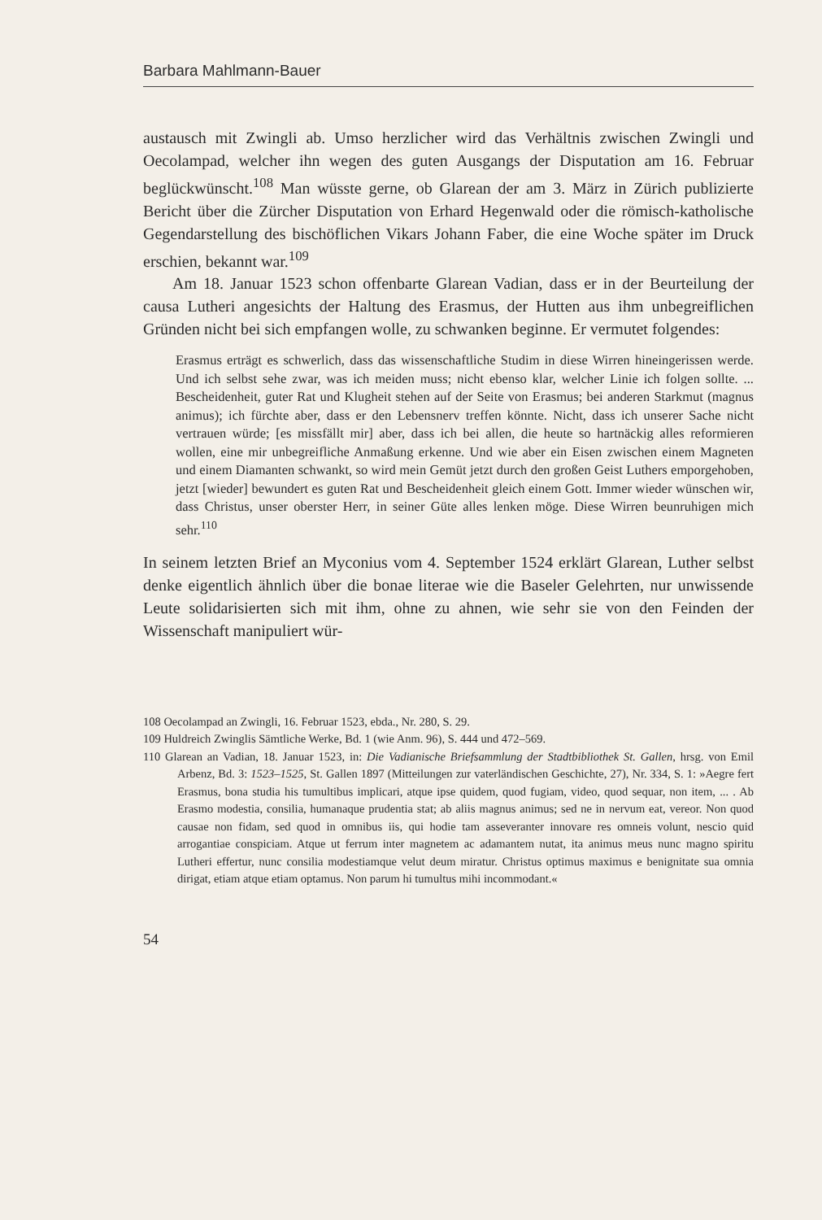Barbara Mahlmann-Bauer
austausch mit Zwingli ab. Umso herzlicher wird das Verhältnis zwischen Zwingli und Oecolampad, welcher ihn wegen des guten Ausgangs der Disputation am 16. Februar beglückwünscht.<sup>108</sup> Man wüsste gerne, ob Glarean der am 3. März in Zürich publizierte Bericht über die Zürcher Disputation von Erhard Hegenwald oder die römisch-katholische Gegendarstellung des bischöflichen Vikars Johann Faber, die eine Woche später im Druck erschien, bekannt war.<sup>109</sup>
Am 18. Januar 1523 schon offenbarte Glarean Vadian, dass er in der Beurteilung der causa Lutheri angesichts der Haltung des Erasmus, der Hutten aus ihm unbegreiflichen Gründen nicht bei sich empfangen wolle, zu schwanken beginne. Er vermutet folgendes:
Erasmus erträgt es schwerlich, dass das wissenschaftliche Studim in diese Wirren hineingerissen werde. Und ich selbst sehe zwar, was ich meiden muss; nicht ebenso klar, welcher Linie ich folgen sollte. ... Bescheidenheit, guter Rat und Klugheit stehen auf der Seite von Erasmus; bei anderen Starkmut (magnus animus); ich fürchte aber, dass er den Lebensnerv treffen könnte. Nicht, dass ich unserer Sache nicht vertrauen würde; [es missfällt mir] aber, dass ich bei allen, die heute so hartnäckig alles reformieren wollen, eine mir unbegreifliche Anmaßung erkenne. Und wie aber ein Eisen zwischen einem Magneten und einem Diamanten schwankt, so wird mein Gemüt jetzt durch den großen Geist Luthers emporgehoben, jetzt [wieder] bewundert es guten Rat und Bescheidenheit gleich einem Gott. Immer wieder wünschen wir, dass Christus, unser oberster Herr, in seiner Güte alles lenken möge. Diese Wirren beunruhigen mich sehr.<sup>110</sup>
In seinem letzten Brief an Myconius vom 4. September 1524 erklärt Glarean, Luther selbst denke eigentlich ähnlich über die bonae literae wie die Baseler Gelehrten, nur unwissende Leute solidarisierten sich mit ihm, ohne zu ahnen, wie sehr sie von den Feinden der Wissenschaft manipuliert wür-
108 Oecolampad an Zwingli, 16. Februar 1523, ebda., Nr. 280, S. 29.
109 Huldreich Zwinglis Sämtliche Werke, Bd. 1 (wie Anm. 96), S. 444 und 472–569.
110 Glarean an Vadian, 18. Januar 1523, in: Die Vadianische Briefsammlung der Stadtbibliothek St. Gallen, hrsg. von Emil Arbenz, Bd. 3: 1523–1525, St. Gallen 1897 (Mitteilungen zur vaterländischen Geschichte, 27), Nr. 334, S. 1: »Aegre fert Erasmus, bona studia his tumultibus implicari, atque ipse quidem, quod fugiam, video, quod sequar, non item, ... . Ab Erasmo modestia, consilia, humanaque prudentia stat; ab aliis magnus animus; sed ne in nervum eat, vereor. Non quod causae non fidam, sed quod in omnibus iis, qui hodie tam asseveranter innovare res omneis volunt, nescio quid arrogantiae conspiciam. Atque ut ferrum inter magnetem ac adamantem nutat, ita animus meus nunc magno spiritu Lutheri effertur, nunc consilia modestiamque velut deum miratur. Christus optimus maximus e benignitate sua omnia dirigat, etiam atque etiam optamus. Non parum hi tumultus mihi incommodant.«
54